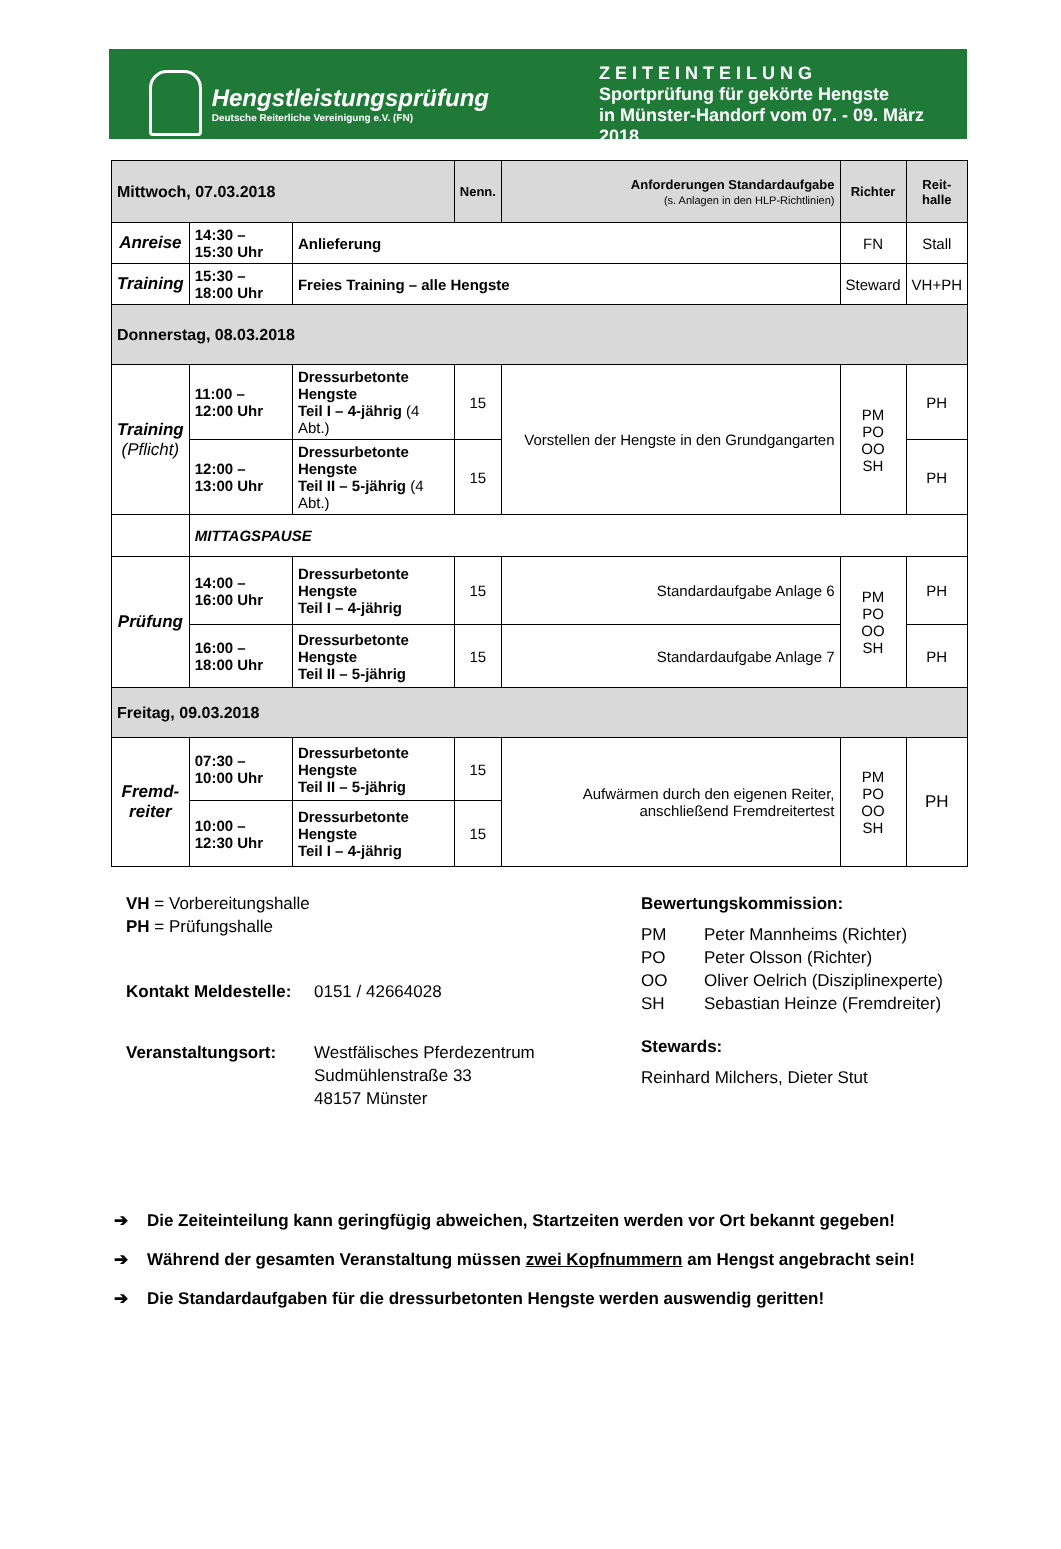Hengstleistungsprüfung
Deutsche Reiterliche Vereinigung e.V. (FN)
ZEITEINTEILUNG
Sportprüfung für gekörte Hengste
in Münster-Handorf vom 07. - 09. März 2018
| Mittwoch, 07.03.2018 | | | Nenn. | Anforderungen Standardaufgabe (s. Anlagen in den HLP-Richtlinien) | Richter | Reit- halle |
| --- | --- | --- | --- | --- | --- | --- |
| Anreise | 14:30 – 15:30 Uhr | Anlieferung | | | FN | Stall |
| Training | 15:30 – 18:00 Uhr | Freies Training – alle Hengste | | | Steward | VH+PH |
| Donnerstag, 08.03.2018 | | | | | | |
| Training (Pflicht) | 11:00 – 12:00 Uhr | Dressurbetonte Hengste Teil I – 4-jährig (4 Abt.) | 15 | Vorstellen der Hengste in den Grundgangarten | PM PO OO SH | PH |
| | 12:00 – 13:00 Uhr | Dressurbetonte Hengste Teil II – 5-jährig (4 Abt.) | 15 | | | PH |
| | MITTAGSPAUSE | | | | | |
| Prüfung | 14:00 – 16:00 Uhr | Dressurbetonte Hengste Teil I – 4-jährig | 15 | Standardaufgabe Anlage 6 | PM PO OO SH | PH |
| | 16:00 – 18:00 Uhr | Dressurbetonte Hengste Teil II – 5-jährig | 15 | Standardaufgabe Anlage 7 | | PH |
| Freitag, 09.03.2018 | | | | | | |
| Fremd- reiter | 07:30 – 10:00 Uhr | Dressurbetonte Hengste Teil II – 5-jährig | 15 | Aufwärmen durch den eigenen Reiter, anschließend Fremdreitertest | PM PO OO SH | PH |
| | 10:00 – 12:30 Uhr | Dressurbetonte Hengste Teil I – 4-jährig | 15 | | | |
VH = Vorbereitungshalle
PH = Prüfungshalle
Kontakt Meldestelle: 0151 / 42664028
Veranstaltungsort: Westfälisches Pferdezentrum
Sudmühlenstraße 33
48157 Münster
Bewertungskommission:
PM Peter Mannheims (Richter) PO Peter Olsson (Richter) OO Oliver Oelrich (Disziplinexperte) SH Sebastian Heinze (Fremdreiter)
Stewards:
Reinhard Milchers, Dieter Stut
➔ Die Zeiteinteilung kann geringfügig abweichen, Startzeiten werden vor Ort bekannt gegeben!
➔ Während der gesamten Veranstaltung müssen zwei Kopfnummern am Hengst angebracht sein!
➔ Die Standardaufgaben für die dressurbetonten Hengste werden auswendig geritten!